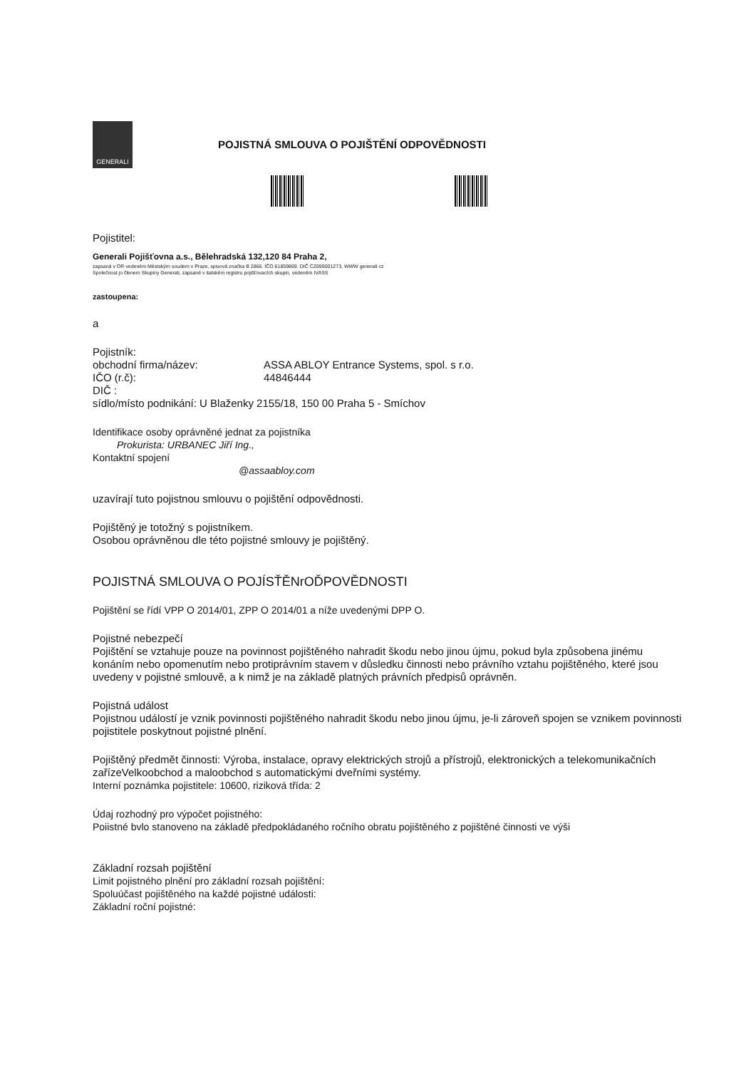GENERALI
POJISTNÁ SMLOUVA O POJIŠTĚNÍ ODPOVĚDNOSTI
Pojistitel:
Generali Pojišťovna a.s., Bělehradská 132,120 84 Praha 2,
zapsaná v OR vedeném Méstskýrn soudem v Praze, spisová značka B 2866. ÍČO 61859869. DIČ CZ699001273, WWW generali cz
Společnost jo členem Skupiny Generali, zapsané v italském registru pojišťovacích skupin, vedeném IVASS
zastoupena:
a
Pojistník:
obchodní firma/název: ASSA ABLOY Entrance Systems, spol. s r.o.
IČO (r.č): 44846444
DIČ :
sídlo/místo podnikání: U Blaženky 2155/18, 150 00 Praha 5 - Smíchov
Identifikace osoby oprávněné jednat za pojistníka
Prokurista: URBANEC Jiří Ing.,
Kontaktní spojení
@assaabloy.com
uzavírají tuto pojistnou smlouvu o pojištění odpovědnosti.
Pojištěný je totožný s pojistníkem.
Osobou oprávněnou dle této pojistné smlouvy je pojištěný.
POJISTNÁ SMLOUVA O POJÍSŤĚNrOĎPOVĚDNOSTI
Pojištění se řídí VPP O 2014/01, ZPP O 2014/01 a níže uvedenými DPP O.
Pojistné nebezpečí
Pojištění se vztahuje pouze na povinnost pojištěného nahradit škodu nebo jinou újmu, pokud byla způsobena jinému konáním nebo opomenutím nebo protiprávním stavem v důsledku činnosti nebo právního vztahu pojištěného, které jsou uvedeny v pojistné smlouvě, a k nimž je na základě platných právních předpisů oprávněn.
Pojistná událost
Pojistnou událostí je vznik povinnosti pojištěného nahradit škodu nebo jinou újmu, je-li zároveň spojen se vznikem povinnosti pojistitele poskytnout pojistné plnění.
Pojištěný předmět činnosti: Výroba, instalace, opravy elektrických strojů a přístrojů, elektronických a telekomunikačních zařízeVelkoobchod a maloobchod s automatickými dveřními systémy.
Interní poznámka pojistitele: 10600, riziková třída: 2
Údaj rozhodný pro výpočet pojistného:
Poiistné bvlo stanoveno na základě předpokládaného ročního obratu pojištěného z pojištěné činnosti ve výši
Základní rozsah pojištění
Limit pojistného plnění pro základní rozsah pojištění:
Spoluúčast pojištěného na každé pojistné události:
Základní roční pojistné: